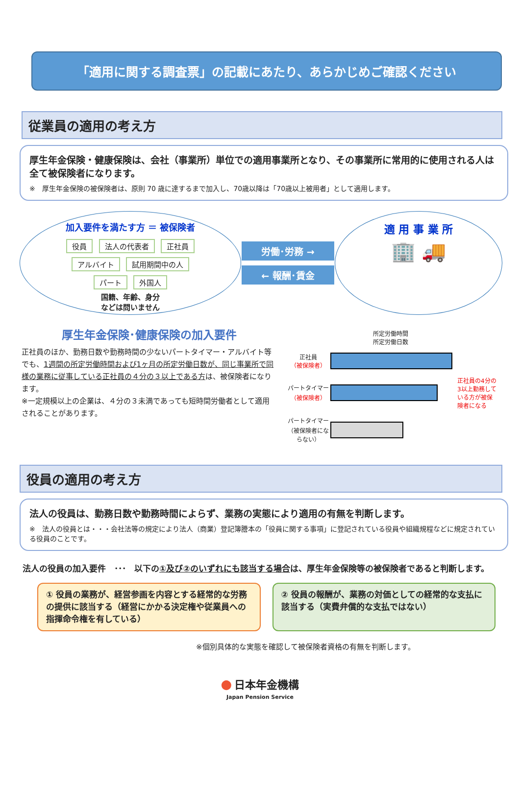「適用に関する調査票」の記載にあたり、あらかじめご確認ください
従業員の適用の考え方
厚生年金保険・健康保険は、会社（事業所）単位での適用事業所となり、その事業所に常用的に使用される人は全て被保険者になります。
※　厚生年金保険の被保険者は、原則 70 歳に達するまで加入し、70歳以降は「70歳以上被用者」として適用します。
加入要件を満たす方 ＝ 被保険者
役員 法人の代表者 正社員
アルバイト 試用期間中の人
パート 外国人
国籍、年齢、身分
などは問いません
労働･労務 →
← 報酬･賃金
適 用 事 業 所
🏢 🚚
厚生年金保険･健康保険の加入要件
正社員のほか、勤務日数や勤務時間の少ないパートタイマー・アルバイト等でも、1週間の所定労働時間および1ヶ月の所定労働日数が、同じ事業所で同様の業務に従事している正社員の４分の３以上である方は、被保険者になります。
※一定規模以上の企業は、４分の３未満であっても短時間労働者として適用されることがあります。
所定労働時間
所定労働日数
正社員
（被保険者）
パートタイマー
（被保険者）
正社員の4分の3以上勤務している方が被保険者になる
パートタイマー
（被保険者にならない）
役員の適用の考え方
法人の役員は、勤務日数や勤務時間によらず、業務の実態により適用の有無を判断します。
※　法人の役員とは・・・会社法等の規定により法人（商業）登記簿謄本の「役員に関する事項」に登記されている役員や組織規程などに規定されている役員のことです。
法人の役員の加入要件　･･･　以下の①及び②のいずれにも該当する場合は、厚生年金保険等の被保険者であると判断します。
① 役員の業務が、経営参画を内容とする経常的な労務の提供に該当する（経営にかかる決定権や従業員への指揮命令権を有している）
② 役員の報酬が、業務の対価としての経常的な支払に該当する（実費弁償的な支払ではない）
※個別具体的な実態を確認して被保険者資格の有無を判断します。
● 日本年金機構
Japan Pension Service